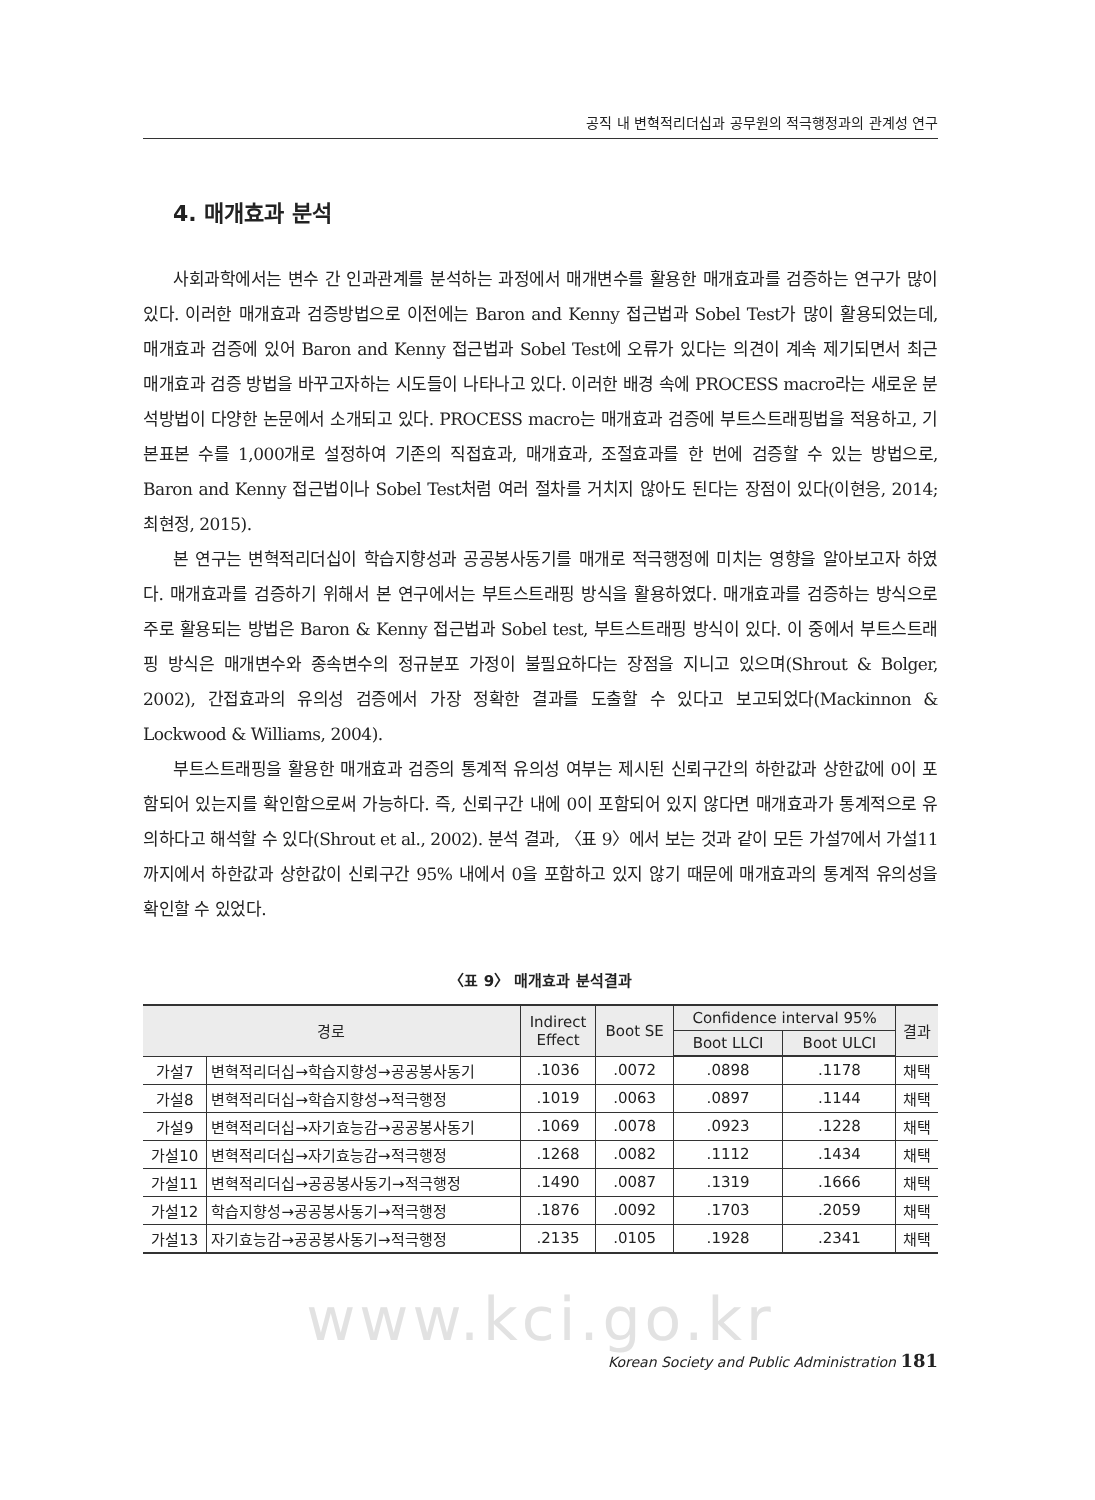공직 내 변혁적리더십과 공무원의 적극행정과의 관계성 연구
4. 매개효과 분석
사회과학에서는 변수 간 인과관계를 분석하는 과정에서 매개변수를 활용한 매개효과를 검증하는 연구가 많이 있다. 이러한 매개효과 검증방법으로 이전에는 Baron and Kenny 접근법과 Sobel Test가 많이 활용되었는데, 매개효과 검증에 있어 Baron and Kenny 접근법과 Sobel Test에 오류가 있다는 의견이 계속 제기되면서 최근 매개효과 검증 방법을 바꾸고자하는 시도들이 나타나고 있다. 이러한 배경 속에 PROCESS macro라는 새로운 분석방법이 다양한 논문에서 소개되고 있다. PROCESS macro는 매개효과 검증에 부트스트래핑법을 적용하고, 기본표본 수를 1,000개로 설정하여 기존의 직접효과, 매개효과, 조절효과를 한 번에 검증할 수 있는 방법으로, Baron and Kenny 접근법이나 Sobel Test처럼 여러 절차를 거치지 않아도 된다는 장점이 있다(이현응, 2014; 최현정, 2015).
본 연구는 변혁적리더십이 학습지향성과 공공봉사동기를 매개로 적극행정에 미치는 영향을 알아보고자 하였다. 매개효과를 검증하기 위해서 본 연구에서는 부트스트래핑 방식을 활용하였다. 매개효과를 검증하는 방식으로 주로 활용되는 방법은 Baron & Kenny 접근법과 Sobel test, 부트스트래핑 방식이 있다. 이 중에서 부트스트래핑 방식은 매개변수와 종속변수의 정규분포 가정이 불필요하다는 장점을 지니고 있으며(Shrout & Bolger, 2002), 간접효과의 유의성 검증에서 가장 정확한 결과를 도출할 수 있다고 보고되었다(Mackinnon & Lockwood & Williams, 2004).
부트스트래핑을 활용한 매개효과 검증의 통계적 유의성 여부는 제시된 신뢰구간의 하한값과 상한값에 0이 포함되어 있는지를 확인함으로써 가능하다. 즉, 신뢰구간 내에 0이 포함되어 있지 않다면 매개효과가 통계적으로 유의하다고 해석할 수 있다(Shrout et al., 2002). 분석 결과, 〈표 9〉에서 보는 것과 같이 모든 가설7에서 가설11까지에서 하한값과 상한값이 신뢰구간 95% 내에서 0을 포함하고 있지 않기 때문에 매개효과의 통계적 유의성을 확인할 수 있었다.
〈표 9〉 매개효과 분석결과
| 경로 | | Indirect Effect | Boot SE | Confidence interval 95% | | 결과 |
| --- | --- | --- | --- | --- | --- | --- |
| | | | | Boot LLCI | Boot ULCI | |
| 가설7 | 변혁적리더십→학습지향성→공공봉사동기 | .1036 | .0072 | .0898 | .1178 | 채택 |
| 가설8 | 변혁적리더십→학습지향성→적극행정 | .1019 | .0063 | .0897 | .1144 | 채택 |
| 가설9 | 변혁적리더십→자기효능감→공공봉사동기 | .1069 | .0078 | .0923 | .1228 | 채택 |
| 가설10 | 변혁적리더십→자기효능감→적극행정 | .1268 | .0082 | .1112 | .1434 | 채택 |
| 가설11 | 변혁적리더십→공공봉사동기→적극행정 | .1490 | .0087 | .1319 | .1666 | 채택 |
| 가설12 | 학습지향성→공공봉사동기→적극행정 | .1876 | .0092 | .1703 | .2059 | 채택 |
| 가설13 | 자기효능감→공공봉사동기→적극행정 | .2135 | .0105 | .1928 | .2341 | 채택 |
www.kci.go.kr
Korean Society and Public Administration 181